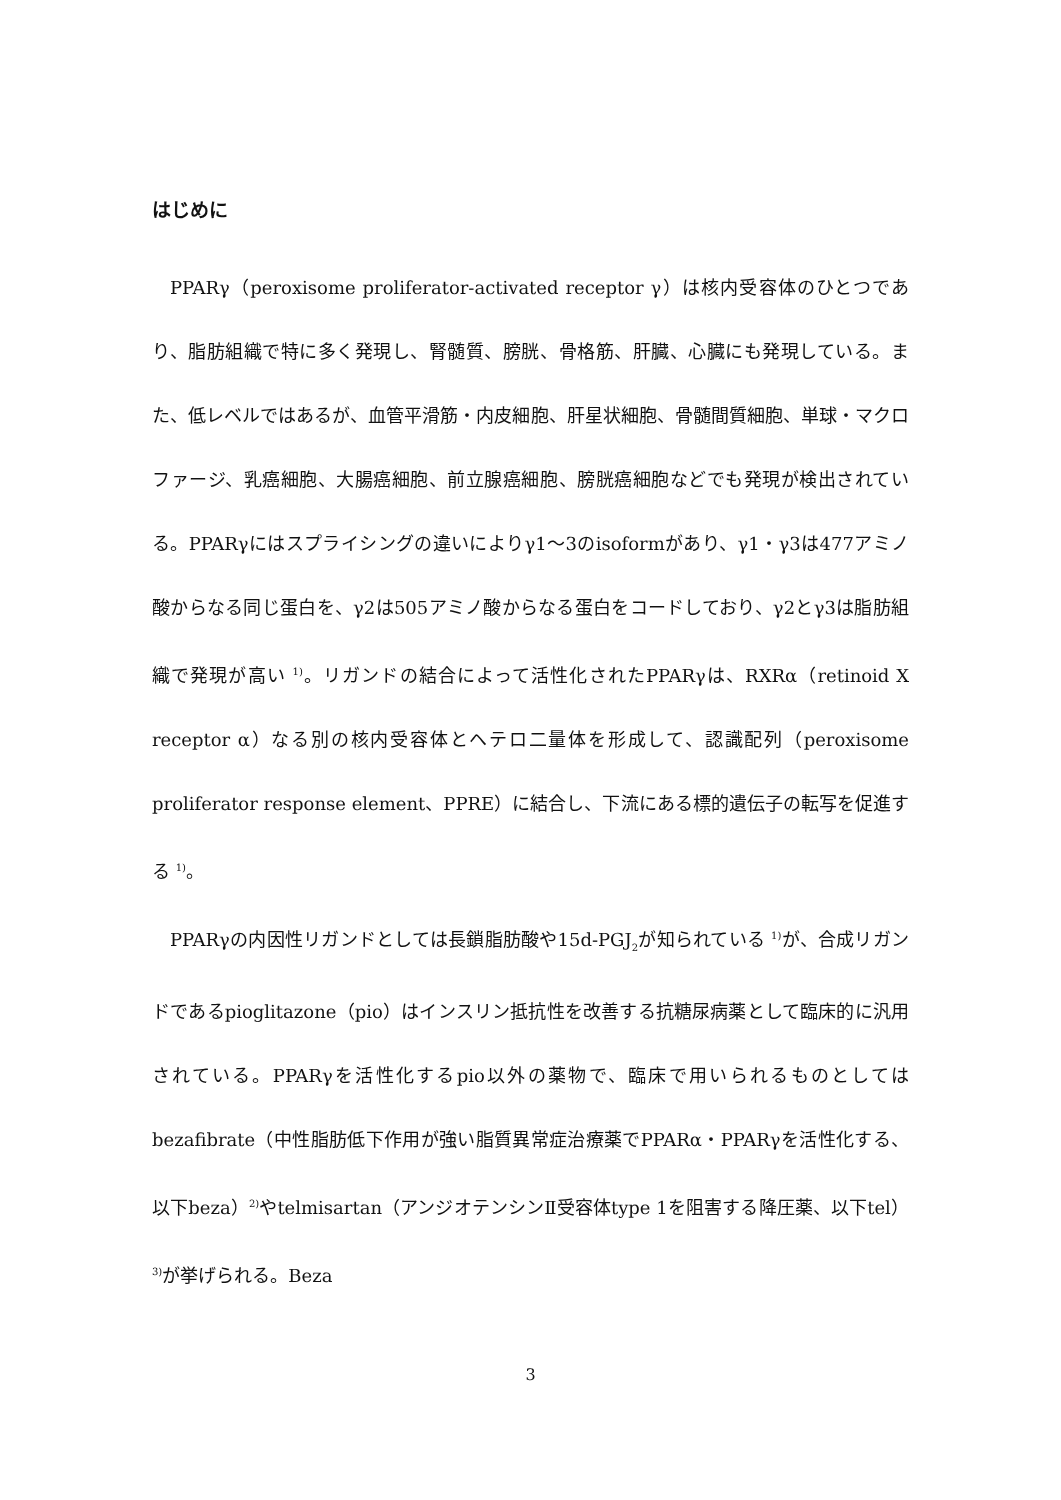はじめに
PPARγ（peroxisome proliferator-activated receptor γ）は核内受容体のひとつであり、脂肪組織で特に多く発現し、腎髄質、膀胱、骨格筋、肝臓、心臓にも発現している。また、低レベルではあるが、血管平滑筋・内皮細胞、肝星状細胞、骨髄間質細胞、単球・マクロファージ、乳癌細胞、大腸癌細胞、前立腺癌細胞、膀胱癌細胞などでも発現が検出されている。PPARγにはスプライシングの違いによりγ1〜3のisoformがあり、γ1・γ3は477アミノ酸からなる同じ蛋白を、γ2は505アミノ酸からなる蛋白をコードしており、γ2とγ3は脂肪組織で発現が高い <sup>1)</sup>。リガンドの結合によって活性化されたPPARγは、RXRα（retinoid X receptor α）なる別の核内受容体とヘテロ二量体を形成して、認識配列（peroxisome proliferator response element、PPRE）に結合し、下流にある標的遺伝子の転写を促進する <sup>1)</sup>。
PPARγの内因性リガンドとしては長鎖脂肪酸や15d-PGJ<sub>2</sub>が知られている <sup>1)</sup>が、合成リガンドであるpioglitazone（pio）はインスリン抵抗性を改善する抗糖尿病薬として臨床的に汎用されている。PPARγを活性化するpio以外の薬物で、臨床で用いられるものとしてはbezafibrate（中性脂肪低下作用が強い脂質異常症治療薬でPPARα・PPARγを活性化する、以下beza）<sup>2)</sup>やtelmisartan（アンジオテンシンⅡ受容体type 1を阻害する降圧薬、以下tel）<sup>3)</sup>が挙げられる。Beza
3